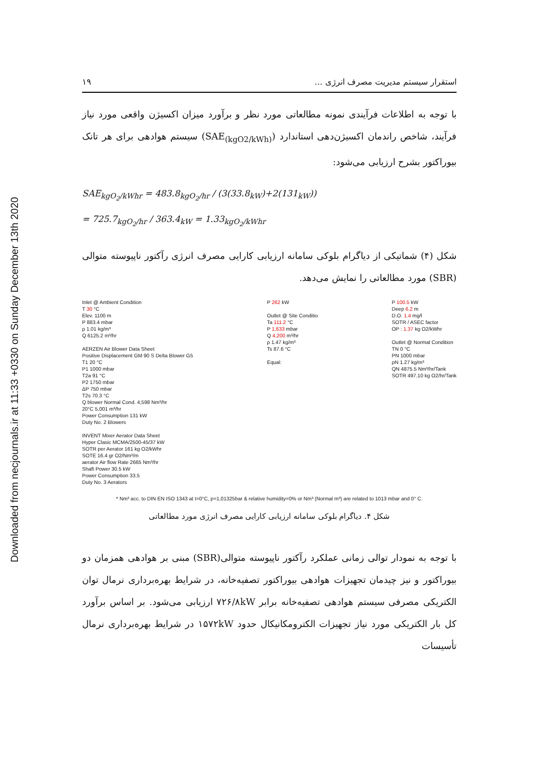Downloaded from necjournals.ir at 11:33 +0330 on Sunday December 13th 2020
۱۹ استقرار سیستم مدیریت مصرف انرژی ...
با توجه به اطلاعات فرآیندی نمونه مطالعاتی مورد نظر و برآورد میزان اکسیژن واقعی مورد نیاز فرآیند، شاخص راندمان اکسیژن‌دهی استاندارد (SAE<sub>(kgO2/kWh)</sub>) سیستم هوادهی برای هر تانک بیوراکتور بشرح ارزیابی می‌شود:
SAE<sub>kgO<sub>2</sub>/kWhr</sub> = 483.8<sub>kgO<sub>2</sub>/hr</sub> / (3(33.8<sub>kW</sub>)+2(131<sub>kW</sub>))
= 725.7<sub>kgO<sub>2</sub>/hr</sub> / 363.4<sub>kW</sub> = 1.33<sub>kgO<sub>2</sub>/kWhr</sub>
شکل (۴) شماتیکی از دیاگرام بلوکی سامانه ارزیابی کارایی مصرف انرژی رآکتور ناپیوسته متوالی (SBR) مورد مطالعاتی را نمایش می‌دهد.
Inlet @ Ambient Condition
T 30 °C
Elev. 1100 m
P 883.4 mbar
ρ 1.01 kg/m³
Q 6125.2 m³/hr
AERZEN Air Blower Data Sheet
Positive Displacement GM 90 S Delta Blower G5
T1 20 °C
P1 1000 mbar
T2a 91 °C
P2 1750 mbar
ΔP 750 mbar
T2s 70.3 °C
Q blower Normal Cond. 4,598 Nm³/hr
20°C 5,001 m³/hr
Power Consumption 131 kW
Duty No. 2 Blowers
INVENT Mixer Aerator Data Sheet
Hyper Clasic MCMA/2500-45/37 kW
SOTR per Aerator 161 kg O2/kWhr
SOTE 16.4 gr O2/Nm³/m
aerator Air flow Rate 2665 Nm³/hr
Shaft Power 30.5 kW
Power Consumption 33.5
Duty No. 3 Aerators
P 262 kW
Outlet @ Site Conditio
Ta 111.2 °C
P 1,633 mbar
Q 4,200 m³/hr
ρ 1.47 kg/m³
Ts 87.6 °C
Equal:
P 100.5 kW
Deep 6.2 m
D.O. 1.4 mg/l
SOTR / ASEC factor
OP : 1.37 kg O2/kWhr
Outlet @ Normal Condition
TN 0 °C
PN 1000 mbar
ρN 1.27 kg/m³
QN 4875.5 Nm³/hr/Tank
SOTR 497.10 kg O2/hr/Tank
* Nm³ acc. to DIN EN ISO 1343 at t=0°C, p=1,01325bar & relative humidity=0% or Nm³ (Normal m³) are related to 1013 mbar and 0° C.
شکل ۴. دیاگرام بلوکی سامانه ارزیابی کارایی مصرف انرژی مورد مطالعاتی
با توجه به نمودار توالی زمانی عملکرد رآکتور ناپیوسته متوالی(SBR) مبنی بر هوادهی همزمان دو بیوراکتور و نیز چیدمان تجهیزات هوادهی بیوراکتور تصفیه‌خانه، در شرایط بهره‌برداری نرمال توان الکتریکی مصرفی سیستم هوادهی تصفیه‌خانه برابر ۷۲۶/۸kW ارزیابی می‌شود. بر اساس برآورد کل بار الکتریکی مورد نیاز تجهیزات الکترومکانیکال حدود ۱۵۷۲kW در شرایط بهره‌برداری نرمال تأسیسات